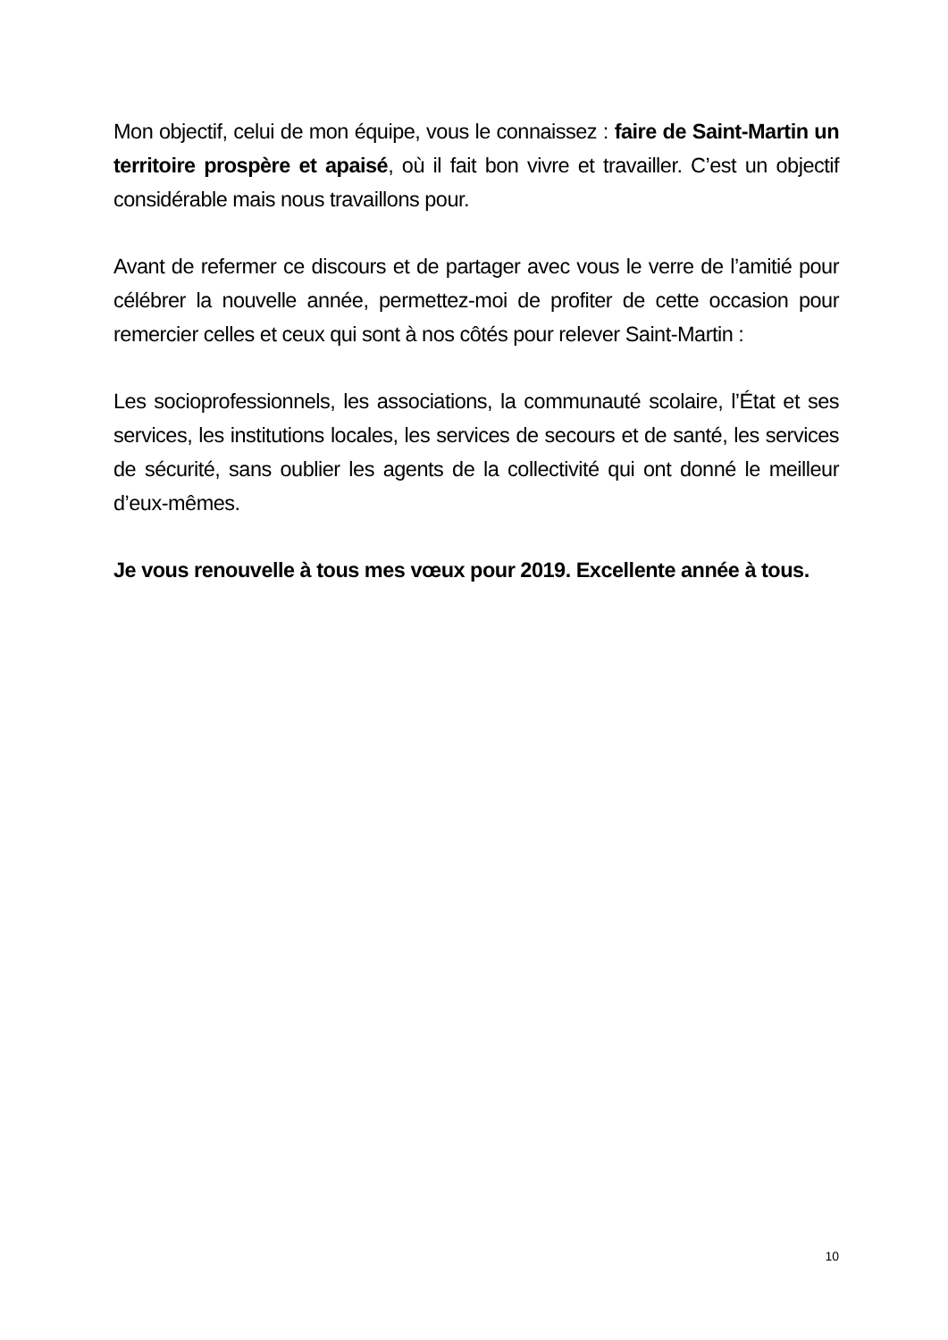Mon objectif, celui de mon équipe, vous le connaissez : faire de Saint-Martin un territoire prospère et apaisé, où il fait bon vivre et travailler. C’est un objectif considérable mais nous travaillons pour.
Avant de refermer ce discours et de partager avec vous le verre de l’amitié pour célébrer la nouvelle année, permettez-moi de profiter de cette occasion pour remercier celles et ceux qui sont à nos côtés pour relever Saint-Martin :
Les socioprofessionnels, les associations, la communauté scolaire, l’État et ses services, les institutions locales, les services de secours et de santé, les services de sécurité, sans oublier les agents de la collectivité qui ont donné le meilleur d’eux-mêmes.
Je vous renouvelle à tous mes vœux pour 2019. Excellente année à tous.
10